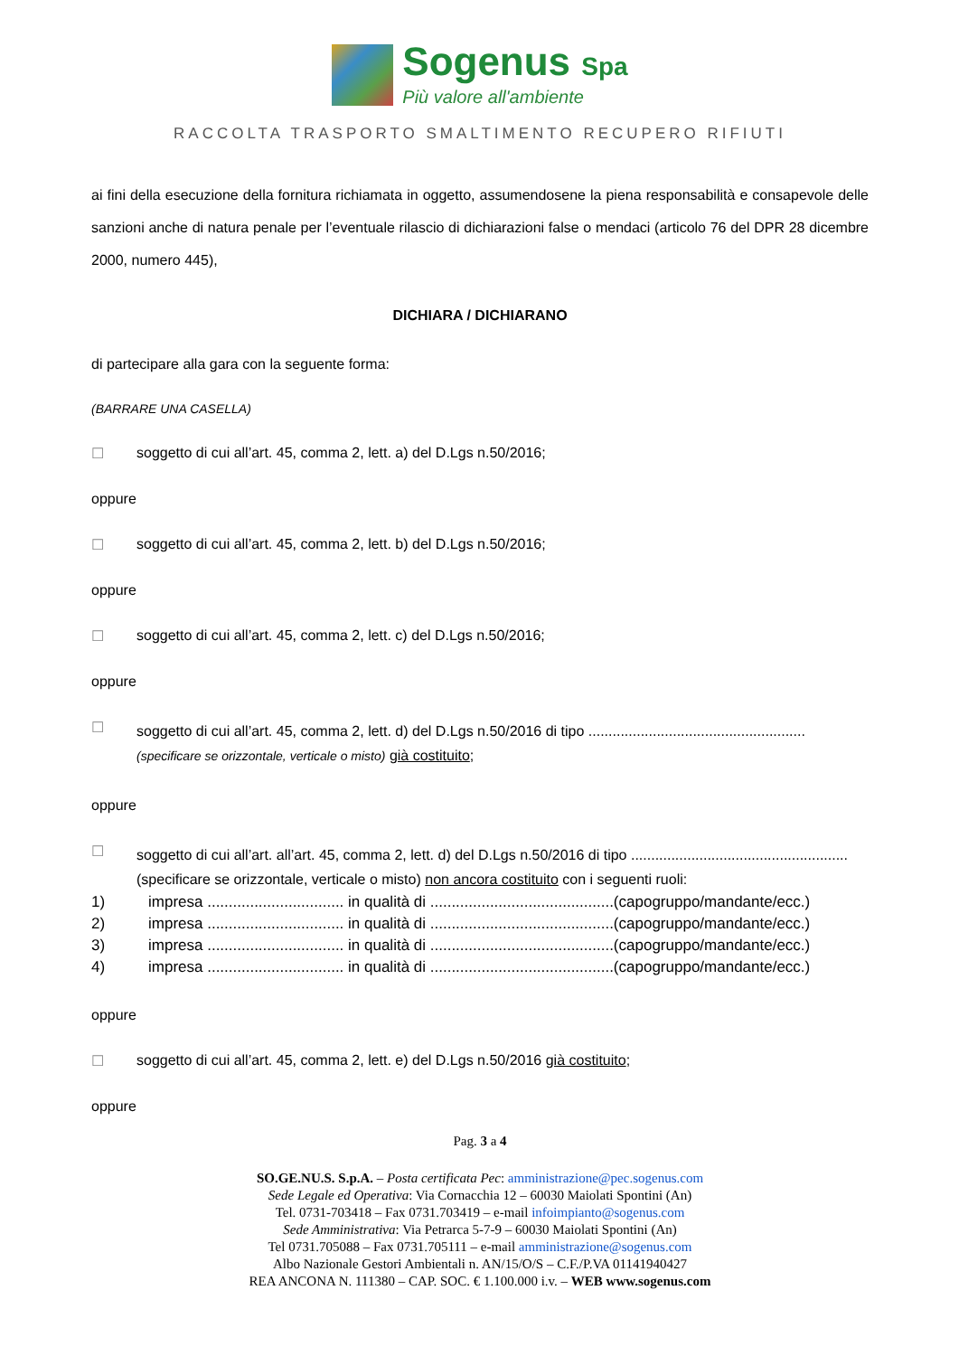Sogenus Spa
Più valore all'ambiente
RACCOLTA TRASPORTO SMALTIMENTO RECUPERO RIFIUTI
ai fini della esecuzione della fornitura richiamata in oggetto, assumendosene la piena responsabilità e consapevole delle sanzioni anche di natura penale per l’eventuale rilascio di dichiarazioni false o mendaci (articolo 76 del DPR 28 dicembre 2000, numero 445),
DICHIARA / DICHIARANO
di partecipare alla gara con la seguente forma:
(BARRARE UNA CASELLA)
☐ soggetto di cui all’art. 45, comma 2, lett. a) del D.Lgs n.50/2016;
oppure
☐ soggetto di cui all’art. 45, comma 2, lett. b) del D.Lgs n.50/2016;
oppure
☐ soggetto di cui all’art. 45, comma 2, lett. c) del D.Lgs n.50/2016;
oppure
☐ soggetto di cui all’art. 45, comma 2, lett. d) del D.Lgs n.50/2016 di tipo ......................................................
(specificare se orizzontale, verticale o misto) già costituito;
oppure
☐ soggetto di cui all’art. all’art. 45, comma 2, lett. d) del D.Lgs n.50/2016 di tipo ......................................................
(specificare se orizzontale, verticale o misto) non ancora costituito con i seguenti ruoli:
| 1) | impresa ................................ in qualità di ...........................................(capogruppo/mandante/ecc.) |
| 2) | impresa ................................ in qualità di ...........................................(capogruppo/mandante/ecc.) |
| 3) | impresa ................................ in qualità di ...........................................(capogruppo/mandante/ecc.) |
| 4) | impresa ................................ in qualità di ...........................................(capogruppo/mandante/ecc.) |
oppure
☐ soggetto di cui all’art. 45, comma 2, lett. e) del D.Lgs n.50/2016 già costituito;
oppure
Pag. 3 a 4
SO.GE.NU.S. S.p.A. – Posta certificata Pec: amministrazione@pec.sogenus.com
Sede Legale ed Operativa: Via Cornacchia 12 – 60030 Maiolati Spontini (An)
Tel. 0731-703418 – Fax 0731.703419 – e-mail infoimpianto@sogenus.com
Sede Amministrativa: Via Petrarca 5-7-9 – 60030 Maiolati Spontini (An)
Tel 0731.705088 – Fax 0731.705111 – e-mail amministrazione@sogenus.com
Albo Nazionale Gestori Ambientali n. AN/15/O/S – C.F./P.VA 01141940427
REA ANCONA N. 111380 – CAP. SOC. € 1.100.000 i.v. – WEB www.sogenus.com